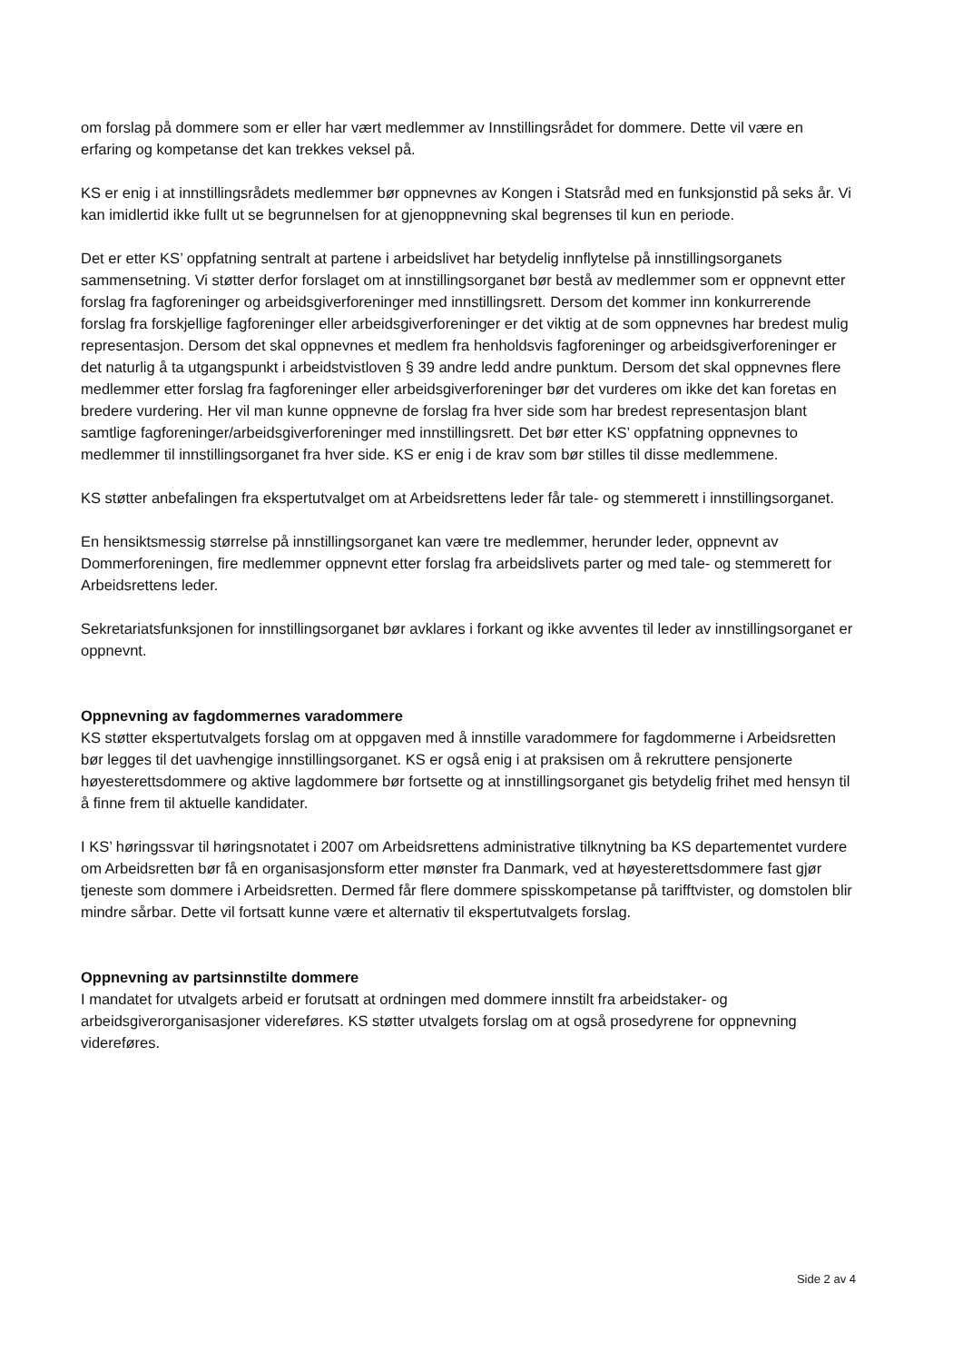om forslag på dommere som er eller har vært medlemmer av Innstillingsrådet for dommere. Dette vil være en erfaring og kompetanse det kan trekkes veksel på.
KS er enig i at innstillingsrådets medlemmer bør oppnevnes av Kongen i Statsråd med en funksjonstid på seks år. Vi kan imidlertid ikke fullt ut se begrunnelsen for at gjenoppnevning skal begrenses til kun en periode.
Det er etter KS’ oppfatning sentralt at partene i arbeidslivet har betydelig innflytelse på innstillingsorganets sammensetning. Vi støtter derfor forslaget om at innstillingsorganet bør bestå av medlemmer som er oppnevnt etter forslag fra fagforeninger og arbeidsgiverforeninger med innstillingsrett. Dersom det kommer inn konkurrerende forslag fra forskjellige fagforeninger eller arbeidsgiverforeninger er det viktig at de som oppnevnes har bredest mulig representasjon. Dersom det skal oppnevnes et medlem fra henholdsvis fagforeninger og arbeidsgiverforeninger er det naturlig å ta utgangspunkt i arbeidstvistloven § 39 andre ledd andre punktum. Dersom det skal oppnevnes flere medlemmer etter forslag fra fagforeninger eller arbeidsgiverforeninger bør det vurderes om ikke det kan foretas en bredere vurdering. Her vil man kunne oppnevne de forslag fra hver side som har bredest representasjon blant samtlige fagforeninger/arbeidsgiverforeninger med innstillingsrett. Det bør etter KS’ oppfatning oppnevnes to medlemmer til innstillingsorganet fra hver side. KS er enig i de krav som bør stilles til disse medlemmene.
KS støtter anbefalingen fra ekspertutvalget om at Arbeidsrettens leder får tale- og stemmerett i innstillingsorganet.
En hensiktsmessig størrelse på innstillingsorganet kan være tre medlemmer, herunder leder, oppnevnt av Dommerforeningen, fire medlemmer oppnevnt etter forslag fra arbeidslivets parter og med tale- og stemmerett for Arbeidsrettens leder.
Sekretariatsfunksjonen for innstillingsorganet bør avklares i forkant og ikke avventes til leder av innstillingsorganet er oppnevnt.
Oppnevning av fagdommernes varadommere
KS støtter ekspertutvalgets forslag om at oppgaven med å innstille varadommere for fagdommerne i Arbeidsretten bør legges til det uavhengige innstillingsorganet. KS er også enig i at praksisen om å rekruttere pensjonerte høyesterettsdommere og aktive lagdommere bør fortsette og at innstillingsorganet gis betydelig frihet med hensyn til å finne frem til aktuelle kandidater.
I KS’ høringssvar til høringsnotatet i 2007 om Arbeidsrettens administrative tilknytning ba KS departementet vurdere om Arbeidsretten bør få en organisasjonsform etter mønster fra Danmark, ved at høyesterettsdommere fast gjør tjeneste som dommere i Arbeidsretten. Dermed får flere dommere spisskompetanse på tarifftvister, og domstolen blir mindre sårbar. Dette vil fortsatt kunne være et alternativ til ekspertutvalgets forslag.
Oppnevning av partsinnstilte dommere
I mandatet for utvalgets arbeid er forutsatt at ordningen med dommere innstilt fra arbeidstaker- og arbeidsgiverorganisasjoner videreføres. KS støtter utvalgets forslag om at også prosedyrene for oppnevning videreføres.
Side 2 av 4